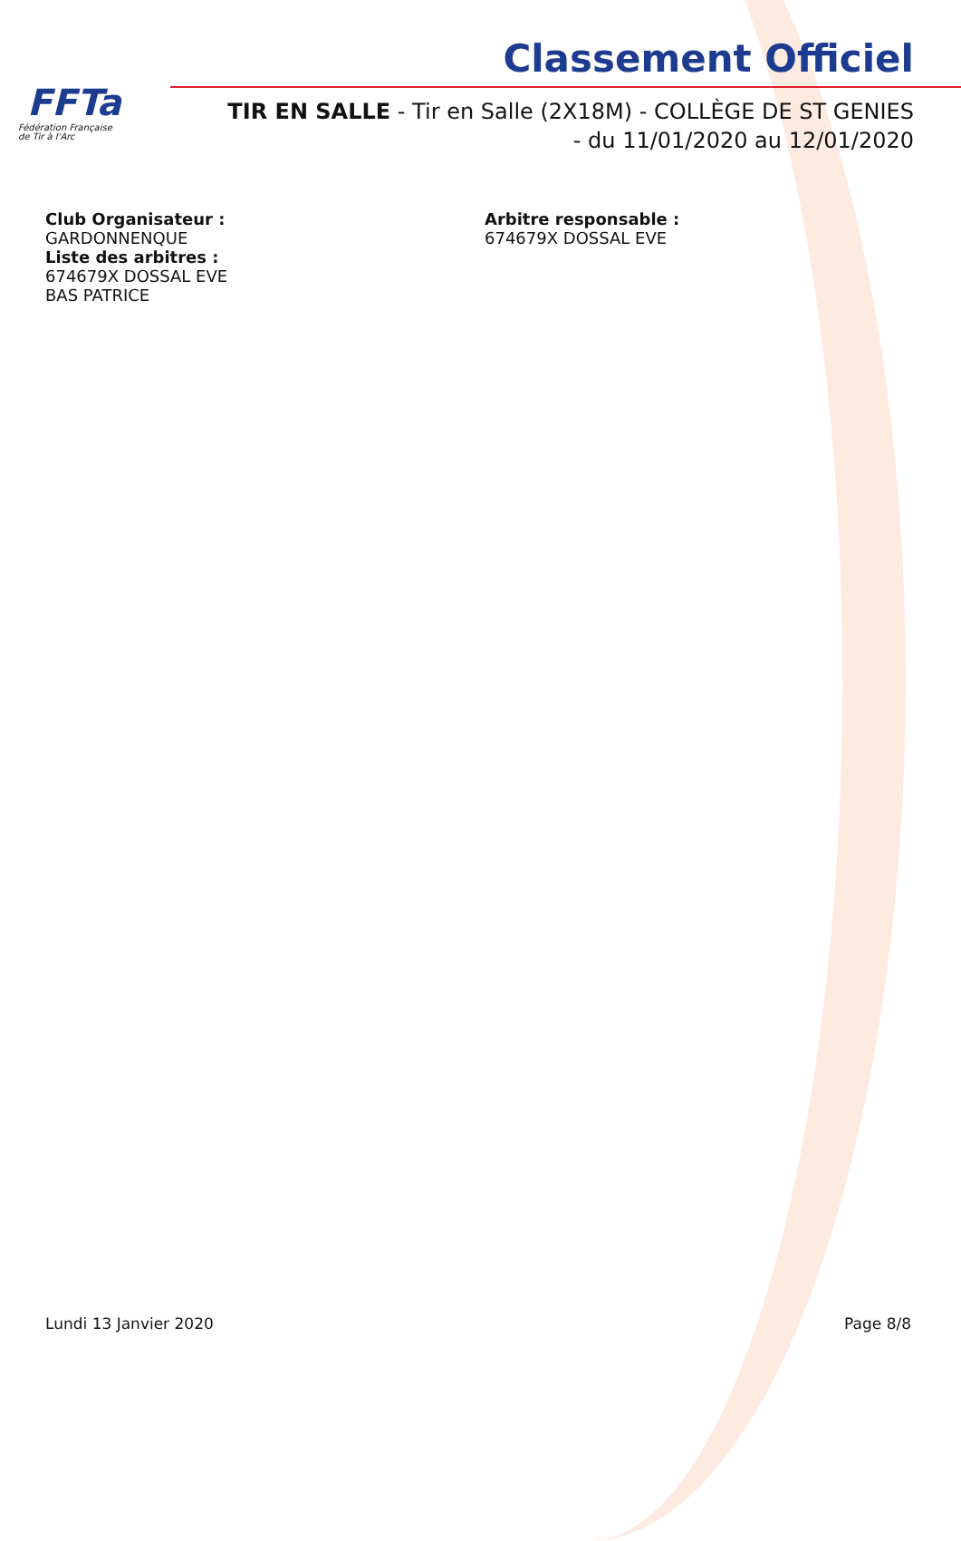FFTa
Fédération Française
de Tir à l'Arc
Classement Officiel
TIR EN SALLE - Tir en Salle (2X18M) - COLLÈGE DE ST GENIES
- du 11/01/2020 au 12/01/2020
Club Organisateur :
GARDONNENQUE
Liste des arbitres :
674679X DOSSAL EVE
BAS PATRICE
Arbitre responsable :
674679X DOSSAL EVE
Lundi 13 Janvier 2020 Page 8/8